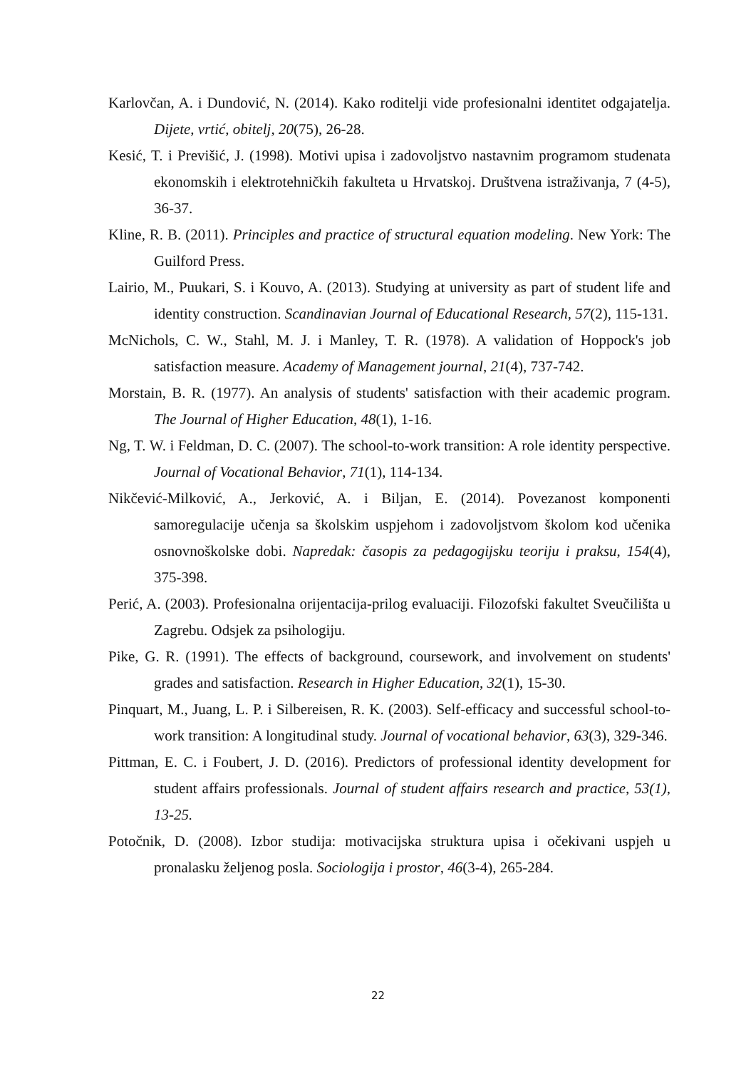Karlovčan, A. i Dundović, N. (2014). Kako roditelji vide profesionalni identitet odgajatelja. Dijete, vrtić, obitelj, 20(75), 26-28.
Kesić, T. i Previšić, J. (1998). Motivi upisa i zadovoljstvo nastavnim programom studenata ekonomskih i elektrotehničkih fakulteta u Hrvatskoj. Društvena istraživanja, 7 (4-5), 36-37.
Kline, R. B. (2011). Principles and practice of structural equation modeling. New York: The Guilford Press.
Lairio, M., Puukari, S. i Kouvo, A. (2013). Studying at university as part of student life and identity construction. Scandinavian Journal of Educational Research, 57(2), 115-131.
McNichols, C. W., Stahl, M. J. i Manley, T. R. (1978). A validation of Hoppock's job satisfaction measure. Academy of Management journal, 21(4), 737-742.
Morstain, B. R. (1977). An analysis of students' satisfaction with their academic program. The Journal of Higher Education, 48(1), 1-16.
Ng, T. W. i Feldman, D. C. (2007). The school-to-work transition: A role identity perspective. Journal of Vocational Behavior, 71(1), 114-134.
Nikčević-Milković, A., Jerković, A. i Biljan, E. (2014). Povezanost komponenti samoregulacije učenja sa školskim uspjehom i zadovoljstvom školom kod učenika osnovnoškolske dobi. Napredak: časopis za pedagogijsku teoriju i praksu, 154(4), 375-398.
Perić, A. (2003). Profesionalna orijentacija-prilog evaluaciji. Filozofski fakultet Sveučilišta u Zagrebu. Odsjek za psihologiju.
Pike, G. R. (1991). The effects of background, coursework, and involvement on students' grades and satisfaction. Research in Higher Education, 32(1), 15-30.
Pinquart, M., Juang, L. P. i Silbereisen, R. K. (2003). Self-efficacy and successful school-to-work transition: A longitudinal study. Journal of vocational behavior, 63(3), 329-346.
Pittman, E. C. i Foubert, J. D. (2016). Predictors of professional identity development for student affairs professionals. Journal of student affairs research and practice, 53(1), 13-25.
Potočnik, D. (2008). Izbor studija: motivacijska struktura upisa i očekivani uspjeh u pronalasku željenog posla. Sociologija i prostor, 46(3-4), 265-284.
22